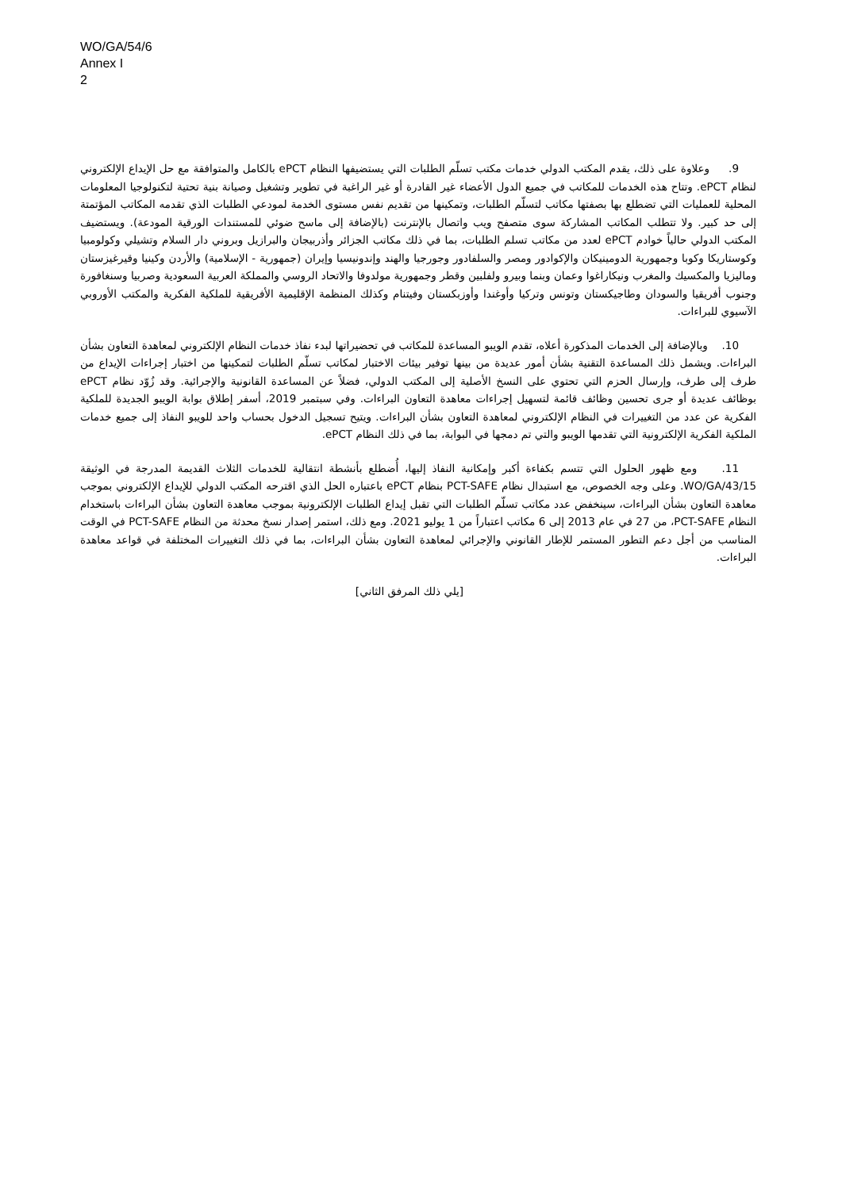WO/GA/54/6
Annex I
2
9. وعلاوة على ذلك، يقدم المكتب الدولي خدمات مكتب تسلّم الطلبات التي يستضيفها النظام ePCT بالكامل والمتوافقة مع حل الإيداع الإلكتروني لنظام ePCT. وتتاح هذه الخدمات للمكاتب في جميع الدول الأعضاء غير القادرة أو غير الراغبة في تطوير وتشغيل وصيانة بنية تحتية لتكنولوجيا المعلومات المحلية للعمليات التي تضطلع بها بصفتها مكاتب لتسلّم الطلبات، وتمكينها من تقديم نفس مستوى الخدمة لمودعي الطلبات الذي تقدمه المكاتب المؤتمتة إلى حد كبير. ولا تتطلب المكاتب المشاركة سوى متصفح ويب واتصال بالإنترنت (بالإضافة إلى ماسح ضوئي للمستندات الورقية المودعة). ويستضيف المكتب الدولي حالياً خوادم ePCT لعدد من مكاتب تسلم الطلبات، بما في ذلك مكاتب الجزائر وأذربيجان والبرازيل وبروني دار السلام وتشيلي وكولومبيا وكوستاريكا وكوبا وجمهورية الدومينيكان والإكوادور ومصر والسلفادور وجورجيا والهند وإندونيسيا وإيران (جمهورية - الإسلامية) والأردن وكينيا وقيرغيزستان وماليزيا والمكسيك والمغرب ونيكاراغوا وعمان وبنما وبيرو ولفلبين وقطر وجمهورية مولدوفا والاتحاد الروسي والمملكة العربية السعودية وصربيا وسنغافورة وجنوب أفريقيا والسودان وطاجيكستان وتونس وتركيا وأوغندا وأوزبكستان وفيتنام وكذلك المنظمة الإقليمية الأفريقية للملكية الفكرية والمكتب الأوروبي الآسيوي للبراءات.
10. وبالإضافة إلى الخدمات المذكورة أعلاه، تقدم الويبو المساعدة للمكاتب في تحضيراتها لبدء نفاذ خدمات النظام الإلكتروني لمعاهدة التعاون بشأن البراءات. ويشمل ذلك المساعدة التقنية بشأن أمور عديدة من بينها توفير بيئات الاختبار لمكاتب تسلّم الطلبات لتمكينها من اختبار إجراءات الإيداع من طرف إلى طرف، وإرسال الحزم التي تحتوي على النسخ الأصلية إلى المكتب الدولي، فضلاً عن المساعدة القانونية والإجرائية. وقد زُوّد نظام ePCT بوظائف عديدة أو جرى تحسين وظائف قائمة لتسهيل إجراءات معاهدة التعاون البراءات. وفي سبتمبر 2019، أسفر إطلاق بوابة الويبو الجديدة للملكية الفكرية عن عدد من التغييرات في النظام الإلكتروني لمعاهدة التعاون بشأن البراءات. ويتيح تسجيل الدخول بحساب واحد للويبو النفاذ إلى جميع خدمات الملكية الفكرية الإلكترونية التي تقدمها الويبو والتي تم دمجها في البوابة، بما في ذلك النظام ePCT.
11. ومع ظهور الحلول التي تتسم بكفاءة أكبر وإمكانية النفاذ إليها، أُضطلع بأنشطة انتقالية للخدمات الثلاث القديمة المدرجة في الوثيقة WO/GA/43/15. وعلى وجه الخصوص، مع استبدال نظام PCT-SAFE بنظام ePCT باعتباره الحل الذي اقترحه المكتب الدولي للإيداع الإلكتروني بموجب معاهدة التعاون بشأن البراءات، سينخفض عدد مكاتب تسلّم الطلبات التي تقبل إيداع الطلبات الإلكترونية بموجب معاهدة التعاون بشأن البراءات باستخدام النظام PCT-SAFE، من 27 في عام 2013 إلى 6 مكاتب اعتباراً من 1 يوليو 2021. ومع ذلك، استمر إصدار نسخ محدثة من النظام PCT-SAFE في الوقت المناسب من أجل دعم التطور المستمر للإطار القانوني والإجرائي لمعاهدة التعاون بشأن البراءات، بما في ذلك التغييرات المختلفة في قواعد معاهدة البراءات.
[يلي ذلك المرفق الثاني]